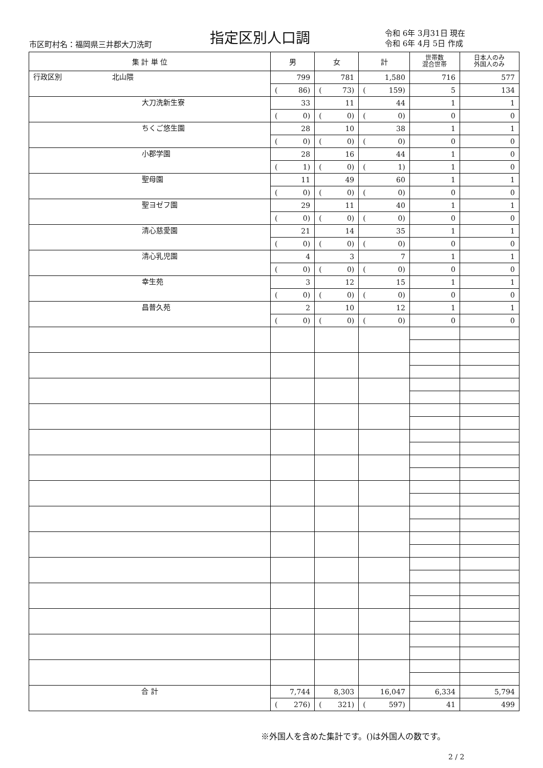市区町村名：福岡県三井郡大刀洗町 指定区別人口調
令和 6年 3月31日 現在
令和 6年 4月 5日 作成
| 集 計 単 位 | 男 | 女 | 計 | 世帯数 混合世帯 | 日本人のみ 外国人のみ |
| --- | --- | --- | --- | --- | --- |
| 行政区別 北山隈 | 799 | 781 | 1,580 | 716 | 577 |
| | ( 86) | ( 73) | ( 159) | 5 | 134 |
| 大刀洗新生寮 | 33 | 11 | 44 | 1 | 1 |
| | ( 0) | ( 0) | ( 0) | 0 | 0 |
| ちくご悠生園 | 28 | 10 | 38 | 1 | 1 |
| | ( 0) | ( 0) | ( 0) | 0 | 0 |
| 小郡学園 | 28 | 16 | 44 | 1 | 0 |
| | ( 1) | ( 0) | ( 1) | 1 | 0 |
| 聖母園 | 11 | 49 | 60 | 1 | 1 |
| | ( 0) | ( 0) | ( 0) | 0 | 0 |
| 聖ヨゼフ園 | 29 | 11 | 40 | 1 | 1 |
| | ( 0) | ( 0) | ( 0) | 0 | 0 |
| 清心慈愛園 | 21 | 14 | 35 | 1 | 1 |
| | ( 0) | ( 0) | ( 0) | 0 | 0 |
| 清心乳児園 | 4 | 3 | 7 | 1 | 1 |
| | ( 0) | ( 0) | ( 0) | 0 | 0 |
| 幸生苑 | 3 | 12 | 15 | 1 | 1 |
| | ( 0) | ( 0) | ( 0) | 0 | 0 |
| 昌普久苑 | 2 | 10 | 12 | 1 | 1 |
| | ( 0) | ( 0) | ( 0) | 0 | 0 |
| 合 計 | 7,744 | 8,303 | 16,047 | 6,334 | 5,794 |
| | ( 276) | ( 321) | ( 597) | 41 | 499 |
※外国人を含めた集計です。()は外国人の数です。
2 / 2